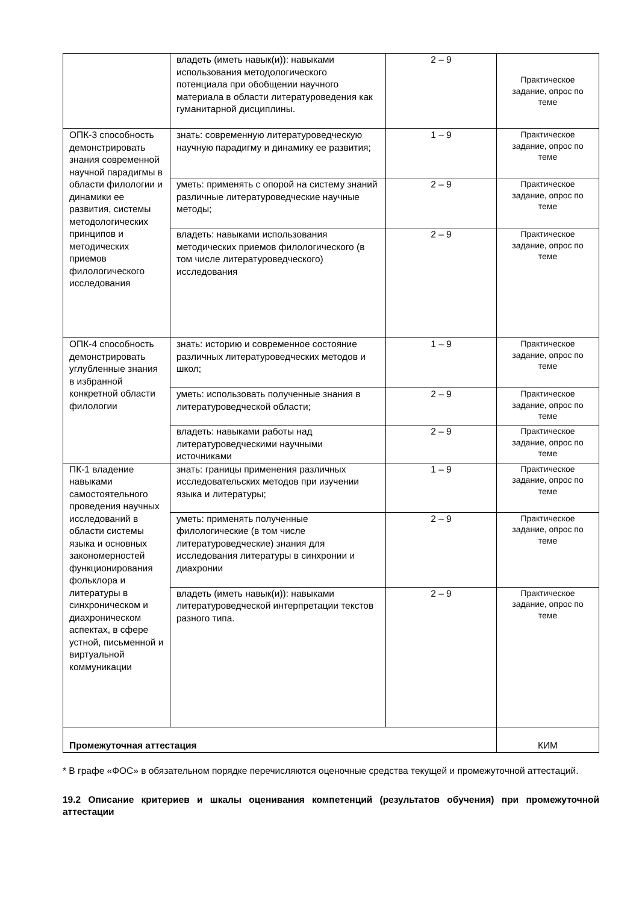| | владеть (иметь навык(и)): навыками использования методологического потенциала при обобщении научного материала в области литературоведения как гуманитарной дисциплины. | 2 – 9 | Практическое задание, опрос по теме |
| ОПК-3 способность демонстрировать знания современной научной парадигмы в области филологии и динамики ее развития, системы методологических принципов и методических приемов филологического исследования | знать: современную литературоведческую научную парадигму и динамику ее развития; | 1 – 9 | Практическое задание, опрос по теме |
| | уметь: применять с опорой на систему знаний различные литературоведческие научные методы; | 2 – 9 | Практическое задание, опрос по теме |
| | владеть: навыками использования методических приемов филологического (в том числе литературоведческого) исследования | 2 – 9 | Практическое задание, опрос по теме |
| ОПК-4 способность демонстрировать углубленные знания в избранной конкретной области филологии | знать: историю и современное состояние различных литературоведческих методов и школ; | 1 – 9 | Практическое задание, опрос по теме |
| | уметь: использовать полученные знания в литературоведческой области; | 2 – 9 | Практическое задание, опрос по теме |
| | владеть: навыками работы над литературоведческими научными источниками | 2 – 9 | Практическое задание, опрос по теме |
| ПК-1 владение навыками самостоятельного проведения научных исследований в области системы языка и основных закономерностей функционирования фольклора и литературы в синхроническом и диахроническом аспектах, в сфере устной, письменной и виртуальной коммуникации | знать: границы применения различных исследовательских методов при изучении языка и литературы; | 1 – 9 | Практическое задание, опрос по теме |
| | уметь: применять полученные филологические (в том числе литературоведческие) знания для исследования литературы в синхронии и диахронии | 2 – 9 | Практическое задание, опрос по теме |
| | владеть (иметь навык(и)): навыками литературоведческой интерпретации текстов разного типа. | 2 – 9 | Практическое задание, опрос по теме |
| Промежуточная аттестация | | | КИМ |
* В графе «ФОС» в обязательном порядке перечисляются оценочные средства текущей и промежуточной аттестаций.
19.2 Описание критериев и шкалы оценивания компетенций (результатов обучения) при промежуточной аттестации